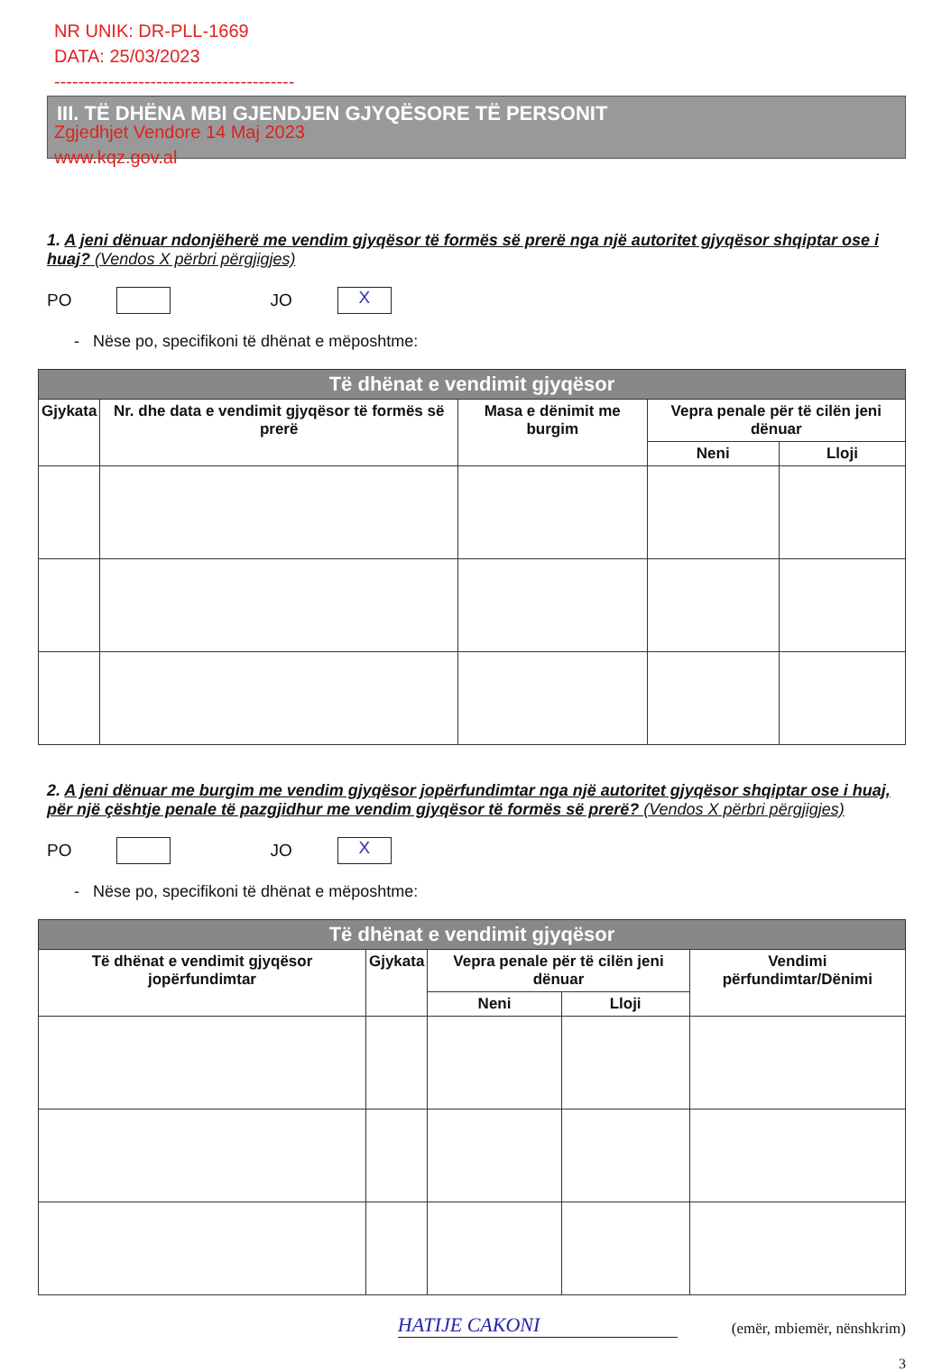NR UNIK: DR-PLL-1669
DATA: 25/03/2023
----------------------------------------
Zgjedhjet Vendore 14 Maj 2023
www.kqz.gov.al
III. TË DHËNA MBI GJENDJEN GJYQËSORE TË PERSONIT
1. A jeni dënuar ndonjëherë me vendim gjyqësor të formës së prerë nga një autoritet gjyqësor shqiptar ose i huaj? (Vendos X përbri përgjigjes)
PO JO X
- Nëse po, specifikoni të dhënat e mëposhtme:
| Të dhënat e vendimit gjyqësor | | | | |
| --- | --- | --- | --- | --- |
| Gjykata | Nr. dhe data e vendimit gjyqësor të formës së prerë | Masa e dënimit me burgim | Vepra penale për të cilën jeni dënuar | |
| | | | Neni | Lloji |
2. A jeni dënuar me burgim me vendim gjyqësor jopërfundimtar nga një autoritet gjyqësor shqiptar ose i huaj, për një çështje penale të pazgjidhur me vendim gjyqësor të formës së prerë? (Vendos X përbri përgjigjes)
PO JO X
- Nëse po, specifikoni të dhënat e mëposhtme:
| Të dhënat e vendimit gjyqësor | | | | |
| --- | --- | --- | --- | --- |
| Të dhënat e vendimit gjyqësor jopërfundimtar | Gjykata | Vepra penale për të cilën jeni dënuar | | Vendimi përfundimtar/Dënimi |
| | | Neni | Lloji | |
HATIJE CAKONI (emër, mbiemër, nënshkrim)
3